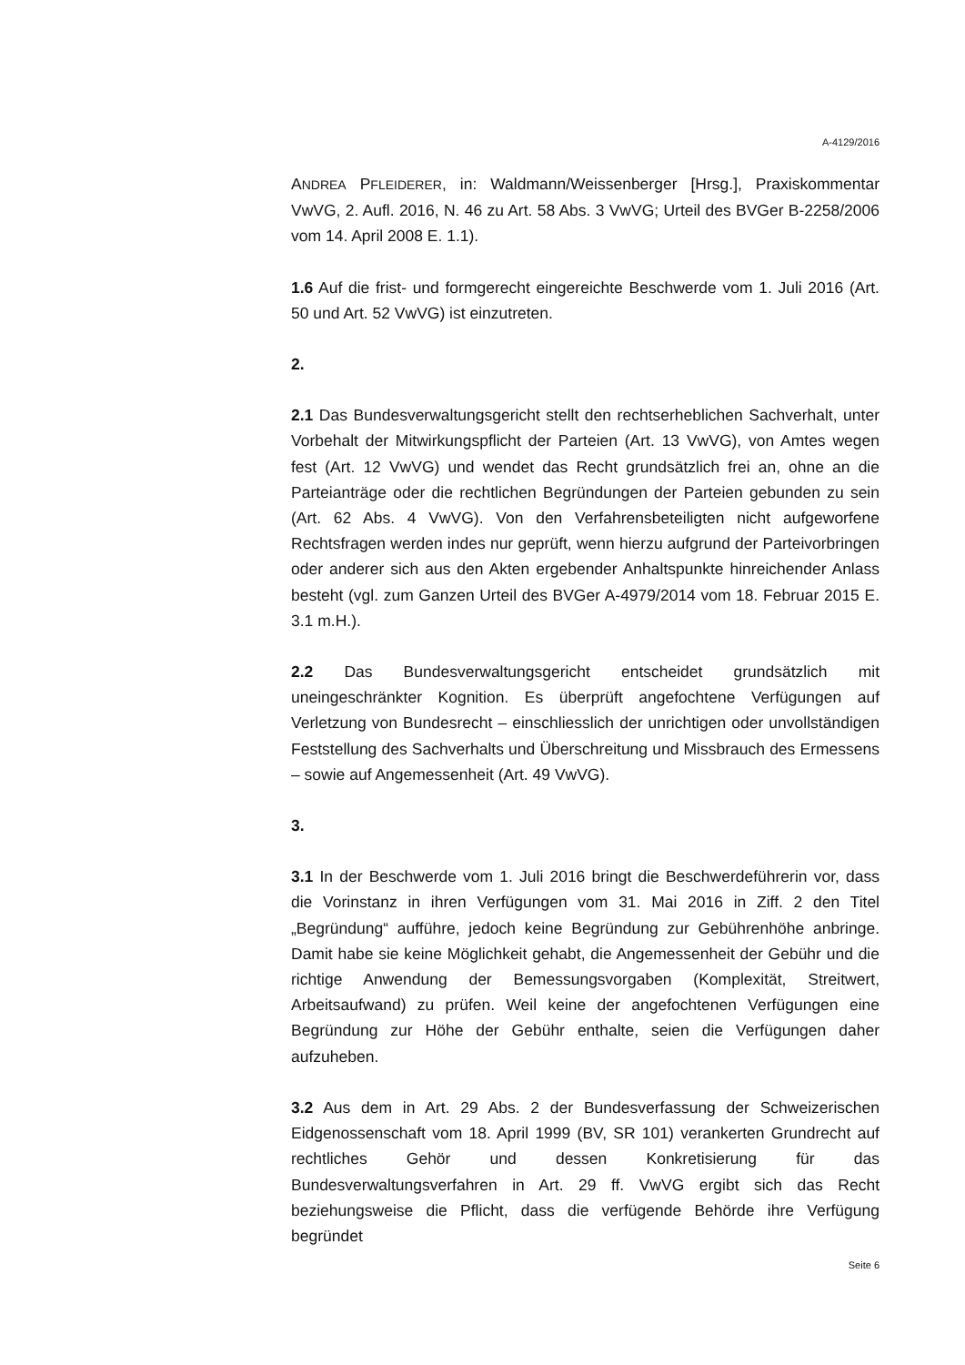A-4129/2016
ANDREA PFLEIDERER, in: Waldmann/Weissenberger [Hrsg.], Praxiskommentar VwVG, 2. Aufl. 2016, N. 46 zu Art. 58 Abs. 3 VwVG; Urteil des BVGer B-2258/2006 vom 14. April 2008 E. 1.1).
1.6 Auf die frist- und formgerecht eingereichte Beschwerde vom 1. Juli 2016 (Art. 50 und Art. 52 VwVG) ist einzutreten.
2.
2.1 Das Bundesverwaltungsgericht stellt den rechtserheblichen Sachverhalt, unter Vorbehalt der Mitwirkungspflicht der Parteien (Art. 13 VwVG), von Amtes wegen fest (Art. 12 VwVG) und wendet das Recht grundsätzlich frei an, ohne an die Parteianträge oder die rechtlichen Begründungen der Parteien gebunden zu sein (Art. 62 Abs. 4 VwVG). Von den Verfahrensbeteiligten nicht aufgeworfene Rechtsfragen werden indes nur geprüft, wenn hierzu aufgrund der Parteivorbringen oder anderer sich aus den Akten ergebender Anhaltspunkte hinreichender Anlass besteht (vgl. zum Ganzen Urteil des BVGer A-4979/2014 vom 18. Februar 2015 E. 3.1 m.H.).
2.2 Das Bundesverwaltungsgericht entscheidet grundsätzlich mit uneingeschränkter Kognition. Es überprüft angefochtene Verfügungen auf Verletzung von Bundesrecht – einschliesslich der unrichtigen oder unvollständigen Feststellung des Sachverhalts und Überschreitung und Missbrauch des Ermessens – sowie auf Angemessenheit (Art. 49 VwVG).
3.
3.1 In der Beschwerde vom 1. Juli 2016 bringt die Beschwerdeführerin vor, dass die Vorinstanz in ihren Verfügungen vom 31. Mai 2016 in Ziff. 2 den Titel „Begründung“ aufführe, jedoch keine Begründung zur Gebührenhöhe anbringe. Damit habe sie keine Möglichkeit gehabt, die Angemessenheit der Gebühr und die richtige Anwendung der Bemessungsvorgaben (Komplexität, Streitwert, Arbeitsaufwand) zu prüfen. Weil keine der angefochtenen Verfügungen eine Begründung zur Höhe der Gebühr enthalte, seien die Verfügungen daher aufzuheben.
3.2 Aus dem in Art. 29 Abs. 2 der Bundesverfassung der Schweizerischen Eidgenossenschaft vom 18. April 1999 (BV, SR 101) verankerten Grundrecht auf rechtliches Gehör und dessen Konkretisierung für das Bundesverwaltungsverfahren in Art. 29 ff. VwVG ergibt sich das Recht beziehungsweise die Pflicht, dass die verfügende Behörde ihre Verfügung begründet
Seite 6